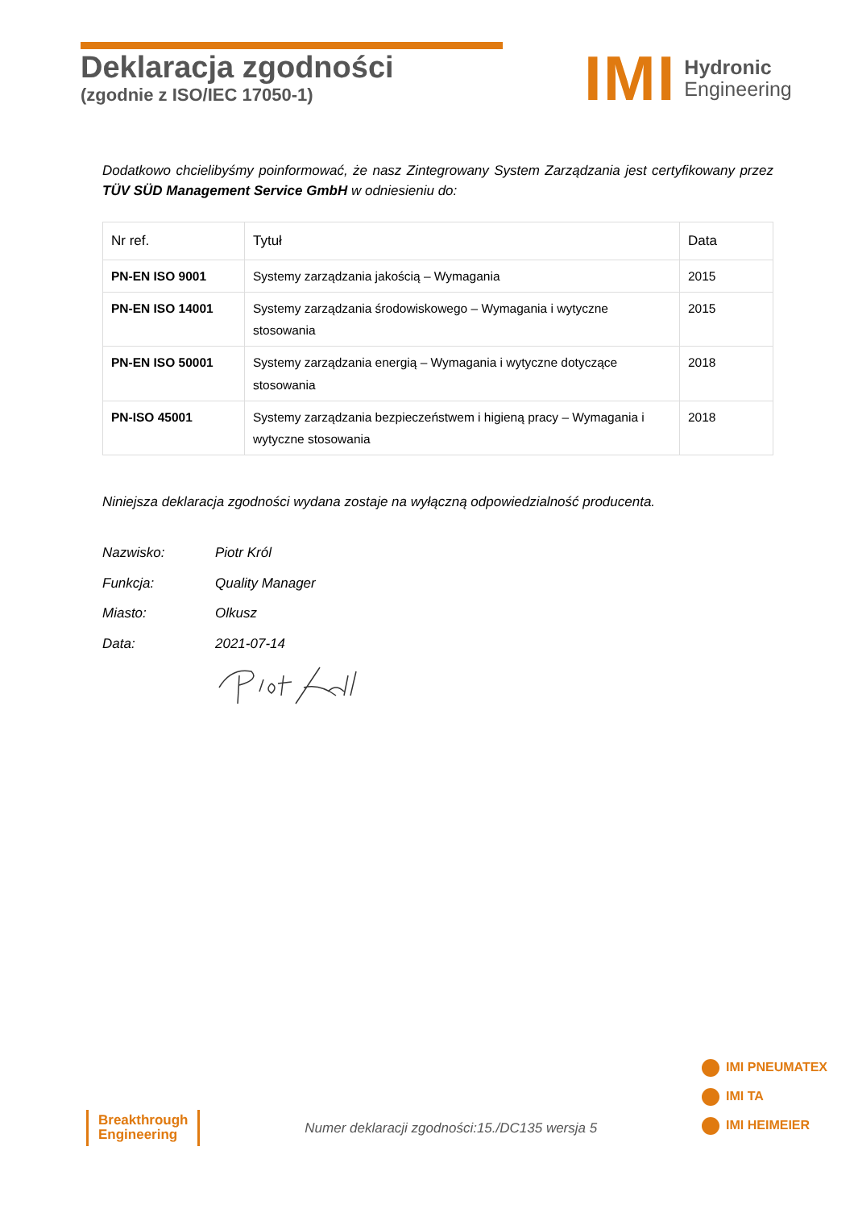Deklaracja zgodności
(zgodnie z ISO/IEC 17050-1)
IMI
Hydronic
Engineering
Dodatkowo chcielibyśmy poinformować, że nasz Zintegrowany System Zarządzania jest certyfikowany przez TÜV SÜD Management Service GmbH w odniesieniu do:
| Nr ref. | Tytuł | Data |
| --- | --- | --- |
| PN-EN ISO 9001 | Systemy zarządzania jakością – Wymagania | 2015 |
| PN-EN ISO 14001 | Systemy zarządzania środowiskowego – Wymagania i wytyczne stosowania | 2015 |
| PN-EN ISO 50001 | Systemy zarządzania energią – Wymagania i wytyczne dotyczące stosowania | 2018 |
| PN-ISO 45001 | Systemy zarządzania bezpieczeństwem i higieną pracy – Wymagania i wytyczne stosowania | 2018 |
Niniejsza deklaracja zgodności wydana zostaje na wyłączną odpowiedzialność producenta.
| Nazwisko: | Piotr Król |
| Funkcja: | Quality Manager |
| Miasto: | Olkusz |
| Data: | 2021-07-14 |
Breakthrough
Engineering
Numer deklaracji zgodności:15./DC135 wersja 5
IMI PNEUMATEX
IMI TA
IMI HEIMEIER